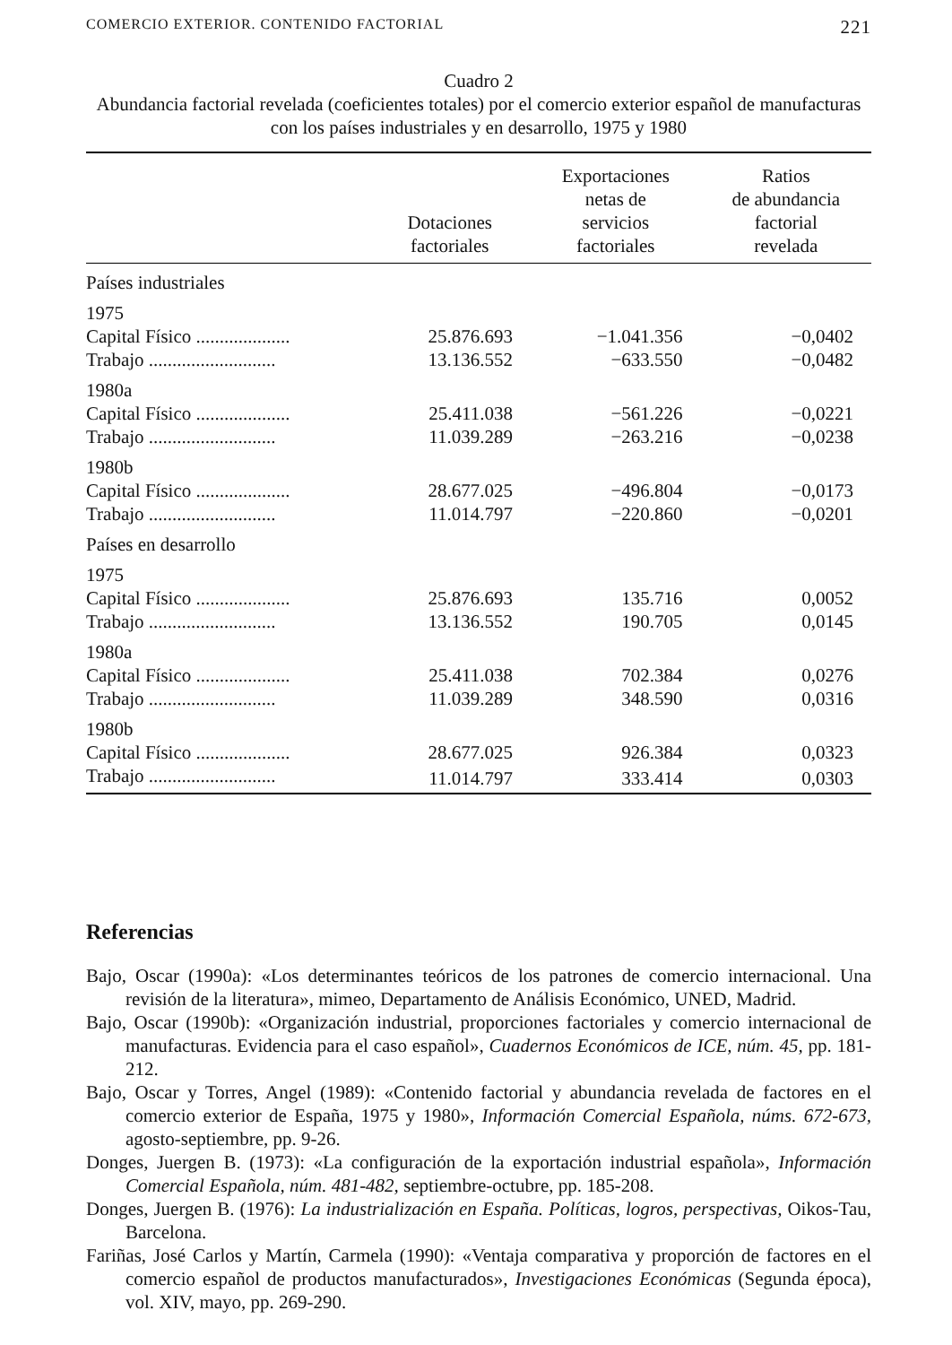COMERCIO EXTERIOR. CONTENIDO FACTORIAL 221
Cuadro 2
Abundancia factorial revelada (coeficientes totales) por el comercio exterior español de manufacturas con los países industriales y en desarrollo, 1975 y 1980
| | Dotaciones factoriales | Exportaciones netas de servicios factoriales | Ratios de abundancia factorial revelada |
| --- | --- | --- | --- |
| Países industriales | | | |
| 1975 | | | |
| Capital Físico .................... | 25.876.693 | −1.041.356 | −0,0402 |
| Trabajo ........................... | 13.136.552 | −633.550 | −0,0482 |
| 1980a | | | |
| Capital Físico .................... | 25.411.038 | −561.226 | −0,0221 |
| Trabajo ........................... | 11.039.289 | −263.216 | −0,0238 |
| 1980b | | | |
| Capital Físico .................... | 28.677.025 | −496.804 | −0,0173 |
| Trabajo ........................... | 11.014.797 | −220.860 | −0,0201 |
| Países en desarrollo | | | |
| 1975 | | | |
| Capital Físico .................... | 25.876.693 | 135.716 | 0,0052 |
| Trabajo ........................... | 13.136.552 | 190.705 | 0,0145 |
| 1980a | | | |
| Capital Físico .................... | 25.411.038 | 702.384 | 0,0276 |
| Trabajo ........................... | 11.039.289 | 348.590 | 0,0316 |
| 1980b | | | |
| Capital Físico .................... | 28.677.025 | 926.384 | 0,0323 |
| Trabajo ........................... | 11.014.797 | 333.414 | 0,0303 |
Referencias
Bajo, Oscar (1990a): «Los determinantes teóricos de los patrones de comercio internacional. Una revisión de la literatura», mimeo, Departamento de Análisis Económico, UNED, Madrid.
Bajo, Oscar (1990b): «Organización industrial, proporciones factoriales y comercio internacional de manufacturas. Evidencia para el caso español», Cuadernos Económicos de ICE, núm. 45, pp. 181-212.
Bajo, Oscar y Torres, Angel (1989): «Contenido factorial y abundancia revelada de factores en el comercio exterior de España, 1975 y 1980», Información Comercial Española, núms. 672-673, agosto-septiembre, pp. 9-26.
Donges, Juergen B. (1973): «La configuración de la exportación industrial española», Información Comercial Española, núm. 481-482, septiembre-octubre, pp. 185-208.
Donges, Juergen B. (1976): La industrialización en España. Políticas, logros, perspectivas, Oikos-Tau, Barcelona.
Fariñas, José Carlos y Martín, Carmela (1990): «Ventaja comparativa y proporción de factores en el comercio español de productos manufacturados», Investigaciones Económicas (Segunda época), vol. XIV, mayo, pp. 269-290.